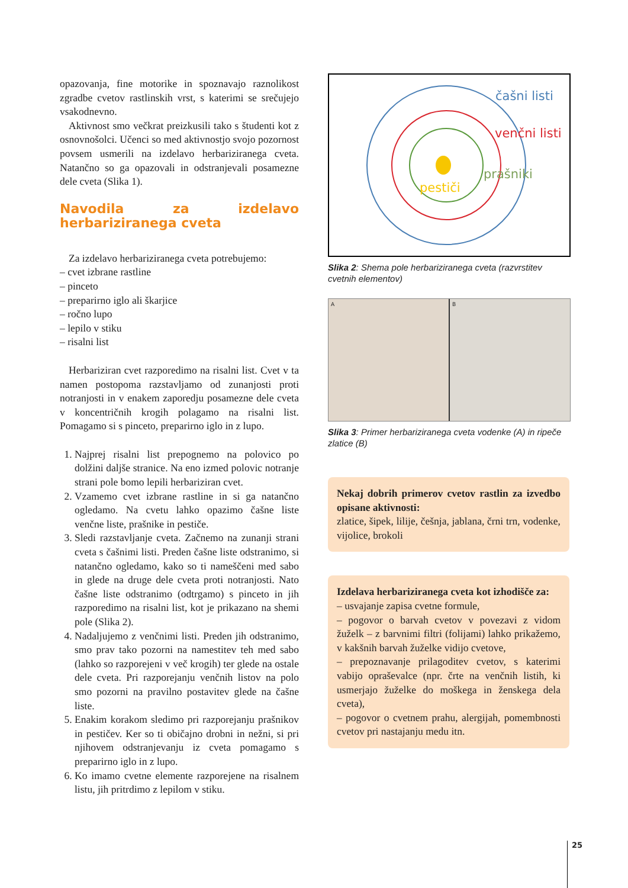opazovanja, fine motorike in spoznavajo raznolikost zgradbe cvetov rastlinskih vrst, s katerimi se srečujejo vsakodnevno.
Aktivnost smo večkrat preizkusili tako s študenti kot z osnovnošolci. Učenci so med aktivnostjo svojo pozornost povsem usmerili na izdelavo herbariziranega cveta. Natančno so ga opazovali in odstranjevali posamezne dele cveta (Slika 1).
Navodila za izdelavo herbariziranega cveta
Za izdelavo herbariziranega cveta potrebujemo:
– cvet izbrane rastline
– pinceto
– preparirno iglo ali škarjice
– ročno lupo
– lepilo v stiku
– risalni list
Herbariziran cvet razporedimo na risalni list. Cvet v ta namen postopoma razstavljamo od zunanjosti proti notranjosti in v enakem zaporedju posamezne dele cveta v koncentričnih krogih polagamo na risalni list. Pomagamo si s pinceto, preparirno iglo in z lupo.
1. Najprej risalni list prepognemo na polovico po dolžini daljše stranice. Na eno izmed polovic notranje strani pole bomo lepili herbariziran cvet.
2. Vzamemo cvet izbrane rastline in si ga natančno ogledamo. Na cvetu lahko opazimo čašne liste venčne liste, prašnike in pestiče.
3. Sledi razstavljanje cveta. Začnemo na zunanji strani cveta s čašnimi listi. Preden čašne liste odstranimo, si natančno ogledamo, kako so ti nameščeni med sabo in glede na druge dele cveta proti notranjosti. Nato čašne liste odstranimo (odtrgamo) s pinceto in jih razporedimo na risalni list, kot je prikazano na shemi pole (Slika 2).
4. Nadaljujemo z venčnimi listi. Preden jih odstranimo, smo prav tako pozorni na namestitev teh med sabo (lahko so razporejeni v več krogih) ter glede na ostale dele cveta. Pri razporejanju venčnih listov na polo smo pozorni na pravilno postavitev glede na čašne liste.
5. Enakim korakom sledimo pri razporejanju prašnikov in pestičev. Ker so ti običajno drobni in nežni, si pri njihovem odstranjevanju iz cveta pomagamo s preparirno iglo in z lupo.
6. Ko imamo cvetne elemente razporejene na risalnem listu, jih pritrdimo z lepilom v stiku.
čašni listi
venčni listi
prašniki
pestiči
Slika 2: Shema pole herbariziranega cveta (razvrstitev cvetnih elementov)
A B
Slika 3: Primer herbariziranega cveta vodenke (A) in ripeče zlatice (B)
Nekaj dobrih primerov cvetov rastlin za izvedbo opisane aktivnosti:
zlatice, šipek, lilije, češnja, jablana, črni trn, vodenke, vijolice, brokoli
Izdelava herbariziranega cveta kot izhodišče za:
– usvajanje zapisa cvetne formule,
– pogovor o barvah cvetov v povezavi z vidom žuželk – z barvnimi filtri (folijami) lahko prikažemo, v kakšnih barvah žuželke vidijo cvetove,
– prepoznavanje prilagoditev cvetov, s katerimi vabijo opraševalce (npr. črte na venčnih listih, ki usmerjajo žuželke do moškega in ženskega dela cveta),
– pogovor o cvetnem prahu, alergijah, pomembnosti cvetov pri nastajanju medu itn.
25